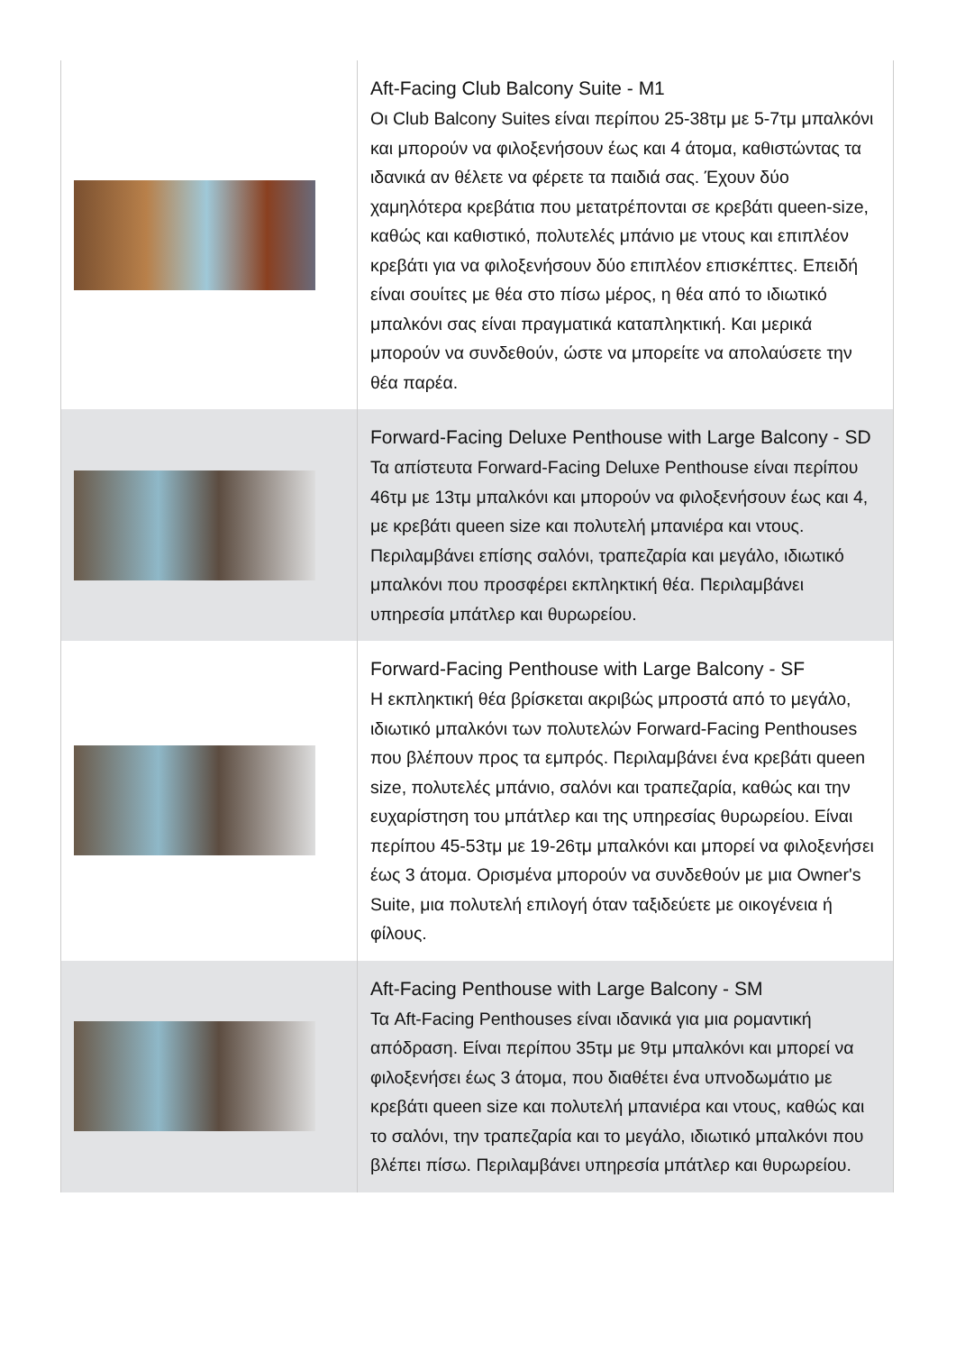| | Aft-Facing Club Balcony Suite - M1 Οι Club Balcony Suites είναι περίπου 25-38τμ με 5-7τμ μπαλκόνι και μπορούν να φιλοξενήσουν έως και 4 άτομα, καθιστώντας τα ιδανικά αν θέλετε να φέρετε τα παιδιά σας. Έχουν δύο χαμηλότερα κρεβάτια που μετατρέπονται σε κρεβάτι queen-size, καθώς και καθιστικό, πολυτελές μπάνιο με ντους και επιπλέον κρεβάτι για να φιλοξενήσουν δύο επιπλέον επισκέπτες. Επειδή είναι σουίτες με θέα στο πίσω μέρος, η θέα από το ιδιωτικό μπαλκόνι σας είναι πραγματικά καταπληκτική. Και μερικά μπορούν να συνδεθούν, ώστε να μπορείτε να απολαύσετε την θέα παρέα. |
| | Forward-Facing Deluxe Penthouse with Large Balcony - SD Τα απίστευτα Forward-Facing Deluxe Penthouse είναι περίπου 46τμ με 13τμ μπαλκόνι και μπορούν να φιλοξενήσουν έως και 4, με κρεβάτι queen size και πολυτελή μπανιέρα και ντους. Περιλαμβάνει επίσης σαλόνι, τραπεζαρία και μεγάλο, ιδιωτικό μπαλκόνι που προσφέρει εκπληκτική θέα. Περιλαμβάνει υπηρεσία μπάτλερ και θυρωρείου. |
| | Forward-Facing Penthouse with Large Balcony - SF Η εκπληκτική θέα βρίσκεται ακριβώς μπροστά από το μεγάλο, ιδιωτικό μπαλκόνι των πολυτελών Forward-Facing Penthouses που βλέπουν προς τα εμπρός. Περιλαμβάνει ένα κρεβάτι queen size, πολυτελές μπάνιο, σαλόνι και τραπεζαρία, καθώς και την ευχαρίστηση του μπάτλερ και της υπηρεσίας θυρωρείου. Είναι περίπου 45-53τμ με 19-26τμ μπαλκόνι και μπορεί να φιλοξενήσει έως 3 άτομα. Ορισμένα μπορούν να συνδεθούν με μια Owner's Suite, μια πολυτελή επιλογή όταν ταξιδεύετε με οικογένεια ή φίλους. |
| | Aft-Facing Penthouse with Large Balcony - SM Τα Aft-Facing Penthouses είναι ιδανικά για μια ρομαντική απόδραση. Είναι περίπου 35τμ με 9τμ μπαλκόνι και μπορεί να φιλοξενήσει έως 3 άτομα, που διαθέτει ένα υπνοδωμάτιο με κρεβάτι queen size και πολυτελή μπανιέρα και ντους, καθώς και το σαλόνι, την τραπεζαρία και το μεγάλο, ιδιωτικό μπαλκόνι που βλέπει πίσω. Περιλαμβάνει υπηρεσία μπάτλερ και θυρωρείου. |